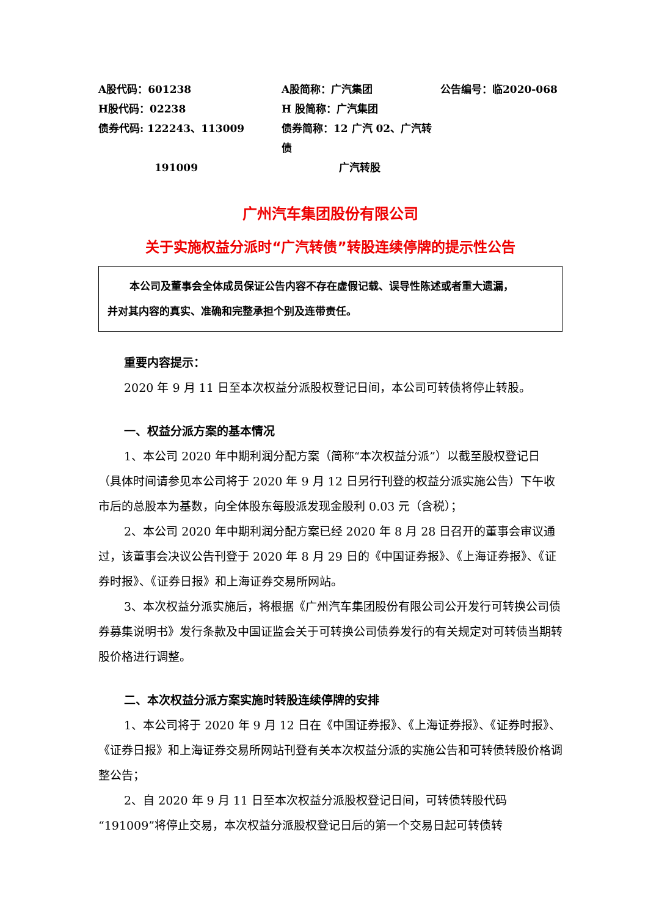A股代码：601238
A股简称：广汽集团
公告编号：临2020-068
H股代码：02238
H 股简称：广汽集团
债券代码: 122243、113009
债券简称：12 广汽 02、广汽转债
191009
广汽转股
广州汽车集团股份有限公司
关于实施权益分派时“广汽转债”转股连续停牌的提示性公告
本公司及董事会全体成员保证公告内容不存在虚假记载、误导性陈述或者重大遗漏，
并对其内容的真实、准确和完整承担个别及连带责任。
重要内容提示：
2020 年 9 月 11 日至本次权益分派股权登记日间，本公司可转债将停止转股。
一、权益分派方案的基本情况
1、本公司 2020 年中期利润分配方案（简称“本次权益分派”）以截至股权登记日（具体时间请参见本公司将于 2020 年 9 月 12 日另行刊登的权益分派实施公告）下午收市后的总股本为基数，向全体股东每股派发现金股利 0.03 元（含税）；
2、本公司 2020 年中期利润分配方案已经 2020 年 8 月 28 日召开的董事会审议通过，该董事会决议公告刊登于 2020 年 8 月 29 日的《中国证券报》、《上海证券报》、《证券时报》、《证券日报》和上海证券交易所网站。
3、本次权益分派实施后，将根据《广州汽车集团股份有限公司公开发行可转换公司债券募集说明书》发行条款及中国证监会关于可转换公司债券发行的有关规定对可转债当期转股价格进行调整。
二、本次权益分派方案实施时转股连续停牌的安排
1、本公司将于 2020 年 9 月 12 日在《中国证券报》、《上海证券报》、《证券时报》、《证券日报》和上海证券交易所网站刊登有关本次权益分派的实施公告和可转债转股价格调整公告；
2、自 2020 年 9 月 11 日至本次权益分派股权登记日间，可转债转股代码“191009”将停止交易，本次权益分派股权登记日后的第一个交易日起可转债转